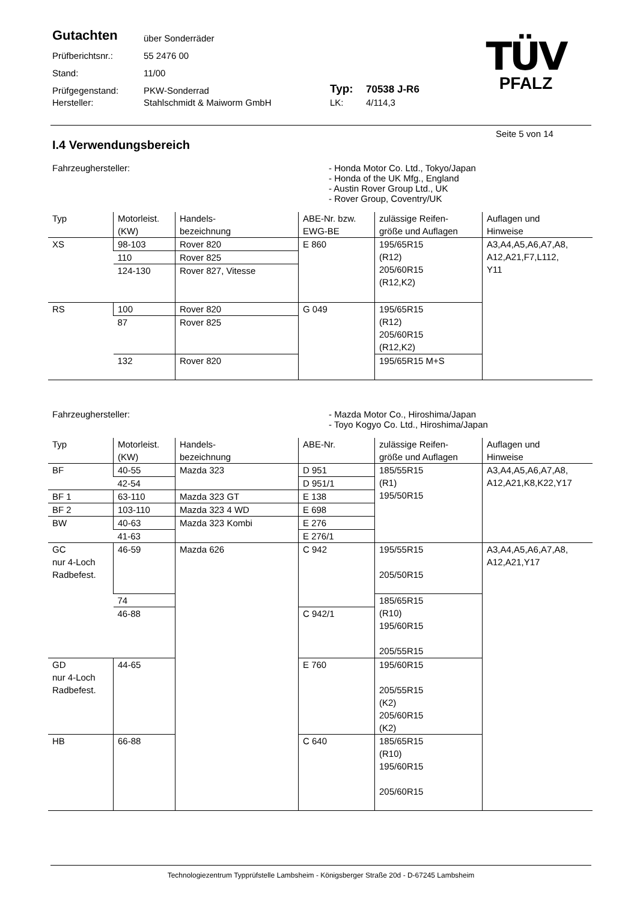Gutachten
über Sonderräder
Prüfberichtsnr.:
55 2476 00
Stand:
11/00
Prüfgegenstand:
PKW-Sonderrad
Typ:
70538 J-R6
Hersteller:
Stahlschmidt & Maiworm GmbH
LK:
4/114,3
TÜV
PFALZ
Seite 5 von 14
I.4 Verwendungsbereich
Fahrzeughersteller: - Honda Motor Co. Ltd., Tokyo/Japan
- Honda of the UK Mfg., England
- Austin Rover Group Ltd., UK
- Rover Group, Coventry/UK
| Typ | Motorleist. (KW) | Handels- bezeichnung | ABE-Nr. bzw. EWG-BE | zulässige Reifen- größe und Auflagen | Auflagen und Hinweise |
| --- | --- | --- | --- | --- | --- |
| XS | 98-103 | Rover 820 | E 860 | 195/65R15 (R12) 205/60R15 (R12,K2) | A3,A4,A5,A6,A7,A8, A12,A21,F7,L112, Y11 |
| | 110 | Rover 825 | | | |
| | 124-130 | Rover 827, Vitesse | | | |
| RS | 100 | Rover 820 | G 049 | 195/65R15 (R12) 205/60R15 (R12,K2) | |
| | 87 | Rover 825 | | | |
| | 132 | Rover 820 | | 195/65R15 M+S | |
Fahrzeughersteller: - Mazda Motor Co., Hiroshima/Japan
- Toyo Kogyo Co. Ltd., Hiroshima/Japan
| Typ | Motorleist. (KW) | Handels- bezeichnung | ABE-Nr. | zulässige Reifen- größe und Auflagen | Auflagen und Hinweise | |
| --- | --- | --- | --- | --- | --- | --- |
| BF | 40-55 | Mazda 323 | D 951 | 185/55R15 (R1) 195/50R15 | A3,A4,A5,A6,A7,A8, A12,A21,K8,K22,Y17 | |
| | 42-54 | | D 951/1 | | | |
| BF 1 | 63-110 | Mazda 323 GT | E 138 | | | |
| BF 2 | 103-110 | Mazda 323 4 WD | E 698 | | | |
| BW | 40-63 | Mazda 323 Kombi | E 276 | | | |
| | 41-63 | | E 276/1 | | | |
| GC nur 4-Loch Radbefest. | 46-59 | Mazda 626 | C 942 | 195/55R15 205/50R15 | A3,A4,A5,A6,A7,A8, A12,A21,Y17 | |
| | 74 | | | 185/65R15 (R10) 195/60R15 205/55R15 | | |
| | 46-88 | | C 942/1 | | | |
| GD nur 4-Loch Radbefest. | 44-65 | | E 760 | 195/60R15 205/55R15 (K2) 205/60R15 (K2) | | |
| HB | 66-88 | | | C 640 | | 185/65R15 (R10) 195/60R15 205/60R15 |
Technologiezentrum Typprüfstelle Lambsheim - Königsberger Straße 20d - D-67245 Lambsheim